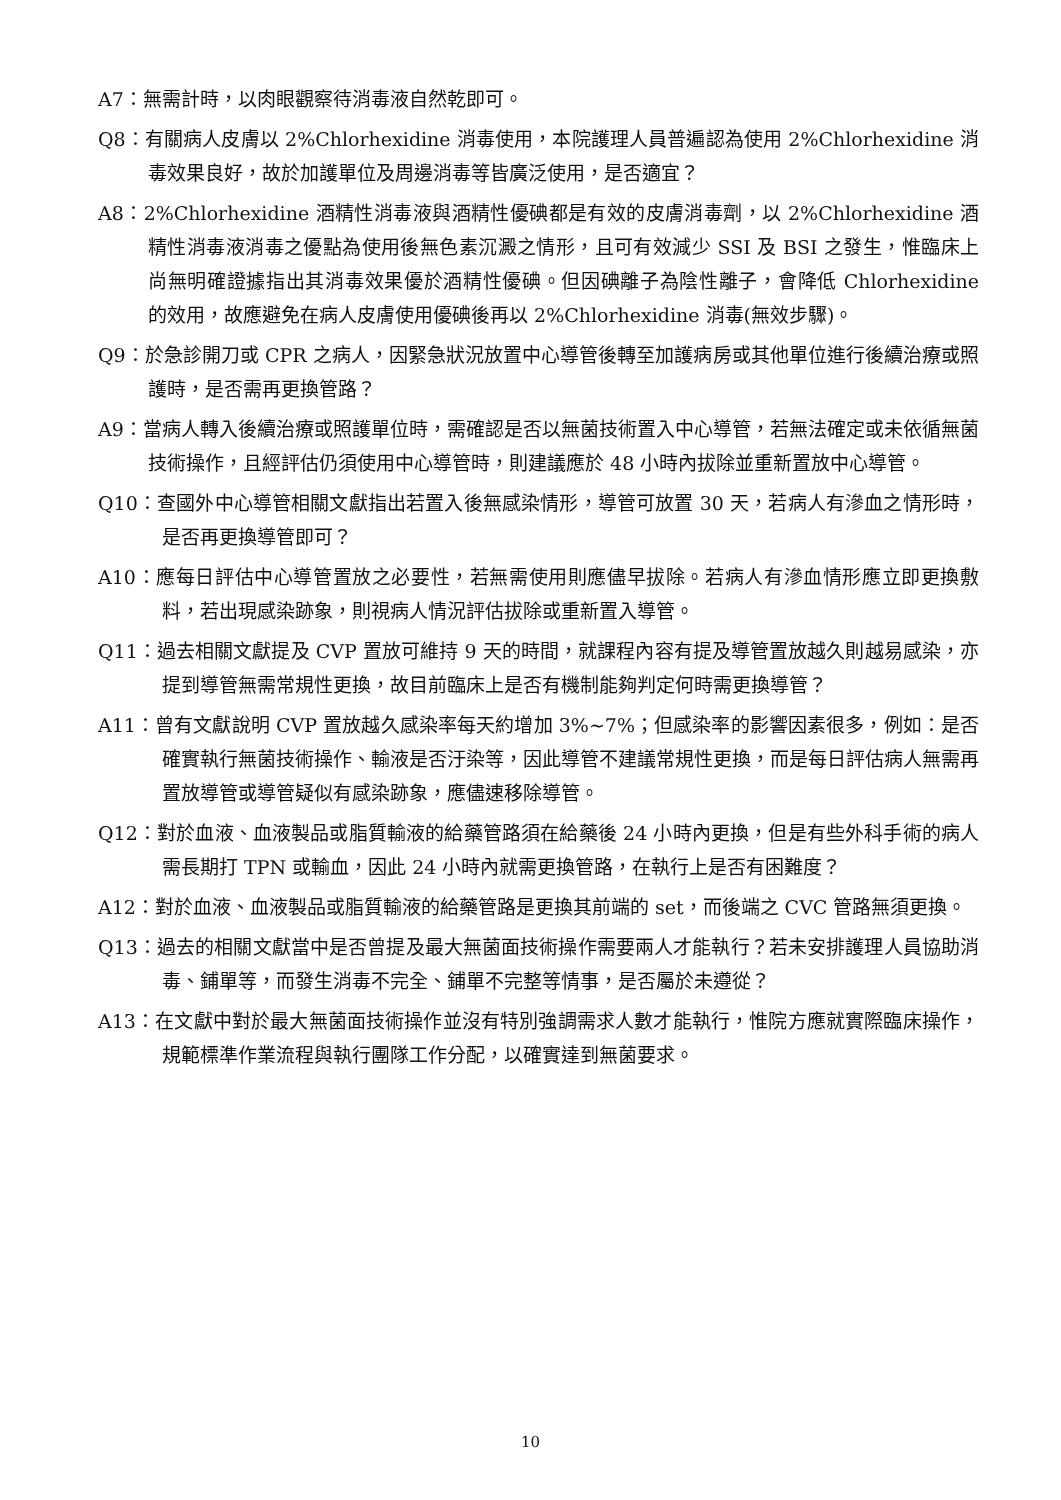A7：無需計時，以肉眼觀察待消毒液自然乾即可。
Q8：有關病人皮膚以 2%Chlorhexidine 消毒使用，本院護理人員普遍認為使用 2%Chlorhexidine 消毒效果良好，故於加護單位及周邊消毒等皆廣泛使用，是否適宜？
A8：2%Chlorhexidine 酒精性消毒液與酒精性優碘都是有效的皮膚消毒劑，以 2%Chlorhexidine 酒精性消毒液消毒之優點為使用後無色素沉澱之情形，且可有效減少 SSI 及 BSI 之發生，惟臨床上尚無明確證據指出其消毒效果優於酒精性優碘。但因碘離子為陰性離子，會降低 Chlorhexidine 的效用，故應避免在病人皮膚使用優碘後再以 2%Chlorhexidine 消毒(無效步驟)。
Q9：於急診開刀或 CPR 之病人，因緊急狀況放置中心導管後轉至加護病房或其他單位進行後續治療或照護時，是否需再更換管路？
A9：當病人轉入後續治療或照護單位時，需確認是否以無菌技術置入中心導管，若無法確定或未依循無菌技術操作，且經評估仍須使用中心導管時，則建議應於 48 小時內拔除並重新置放中心導管。
Q10：查國外中心導管相關文獻指出若置入後無感染情形，導管可放置 30 天，若病人有滲血之情形時，是否再更換導管即可？
A10：應每日評估中心導管置放之必要性，若無需使用則應儘早拔除。若病人有滲血情形應立即更換敷料，若出現感染跡象，則視病人情況評估拔除或重新置入導管。
Q11：過去相關文獻提及 CVP 置放可維持 9 天的時間，就課程內容有提及導管置放越久則越易感染，亦提到導管無需常規性更換，故目前臨床上是否有機制能夠判定何時需更換導管？
A11：曾有文獻說明 CVP 置放越久感染率每天約增加 3%~7%；但感染率的影響因素很多，例如：是否確實執行無菌技術操作、輸液是否汙染等，因此導管不建議常規性更換，而是每日評估病人無需再置放導管或導管疑似有感染跡象，應儘速移除導管。
Q12：對於血液、血液製品或脂質輸液的給藥管路須在給藥後 24 小時內更換，但是有些外科手術的病人需長期打 TPN 或輸血，因此 24 小時內就需更換管路，在執行上是否有困難度？
A12：對於血液、血液製品或脂質輸液的給藥管路是更換其前端的 set，而後端之 CVC 管路無須更換。
Q13：過去的相關文獻當中是否曾提及最大無菌面技術操作需要兩人才能執行？若未安排護理人員協助消毒、鋪單等，而發生消毒不完全、鋪單不完整等情事，是否屬於未遵從？
A13：在文獻中對於最大無菌面技術操作並沒有特別強調需求人數才能執行，惟院方應就實際臨床操作，規範標準作業流程與執行團隊工作分配，以確實達到無菌要求。
10